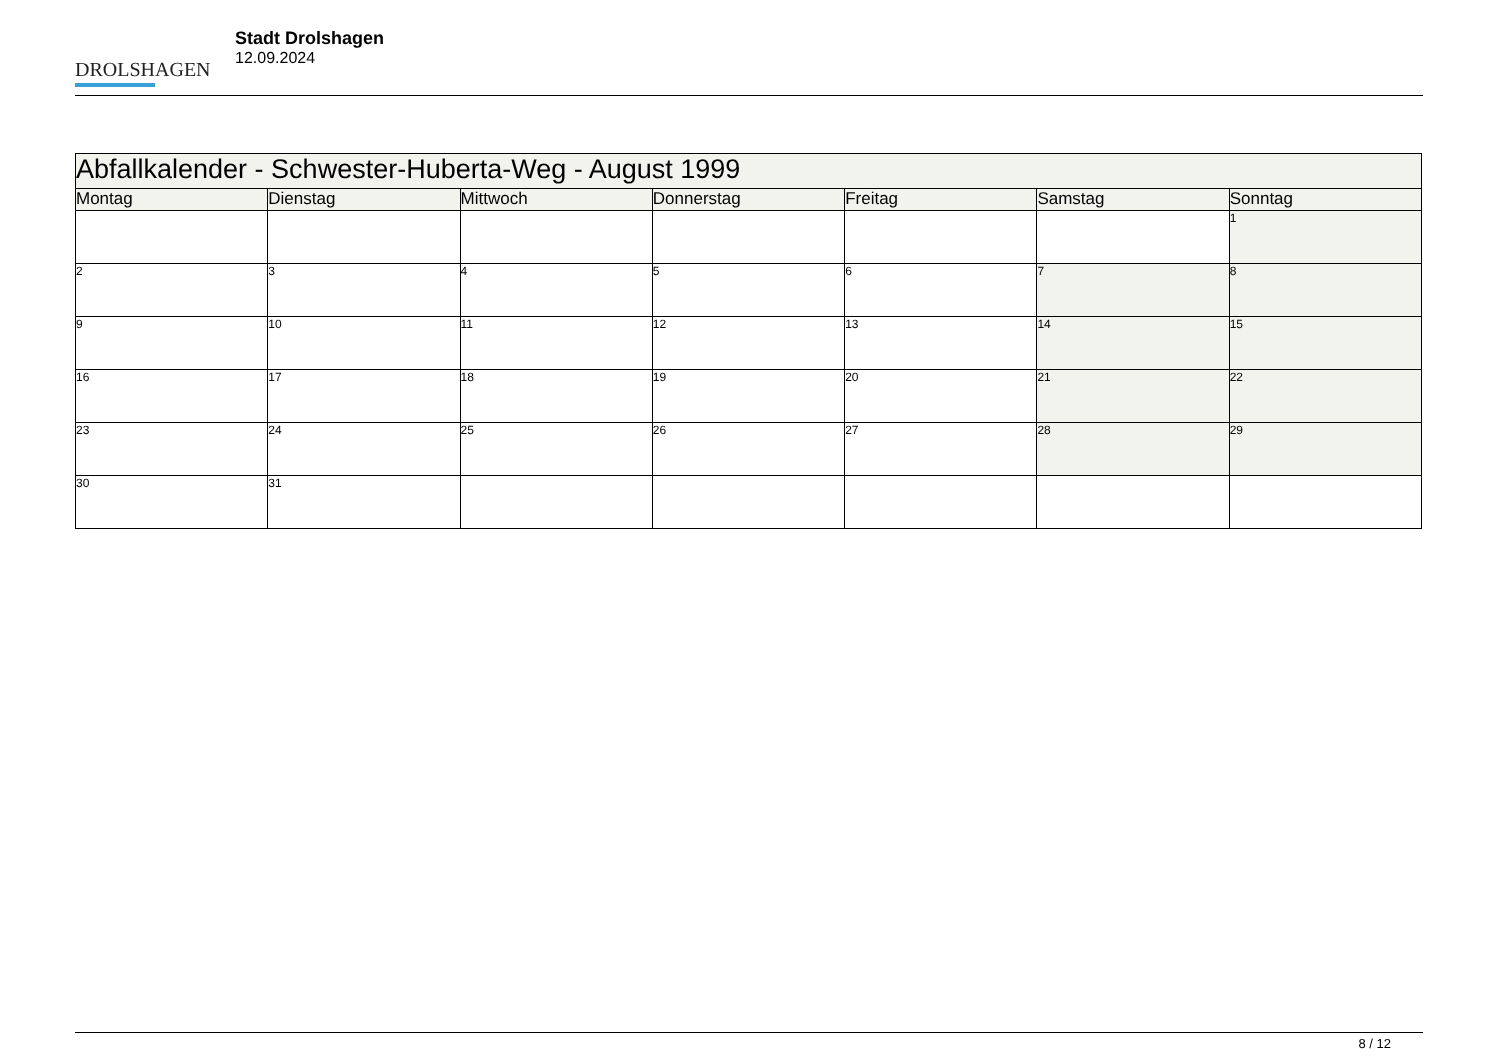DROLSHAGEN
Stadt Drolshagen
12.09.2024
| Abfallkalender - Schwester-Huberta-Weg - August 1999 | | | | | | |
| Montag | Dienstag | Mittwoch | Donnerstag | Freitag | Samstag | Sonntag |
| | | | | | | 1 |
| 2 | 3 | 4 | 5 | 6 | 7 | 8 |
| 9 | 10 | 11 | 12 | 13 | 14 | 15 |
| 16 | 17 | 18 | 19 | 20 | 21 | 22 |
| 23 | 24 | 25 | 26 | 27 | 28 | 29 |
| 30 | 31 | | | | | |
8 / 12